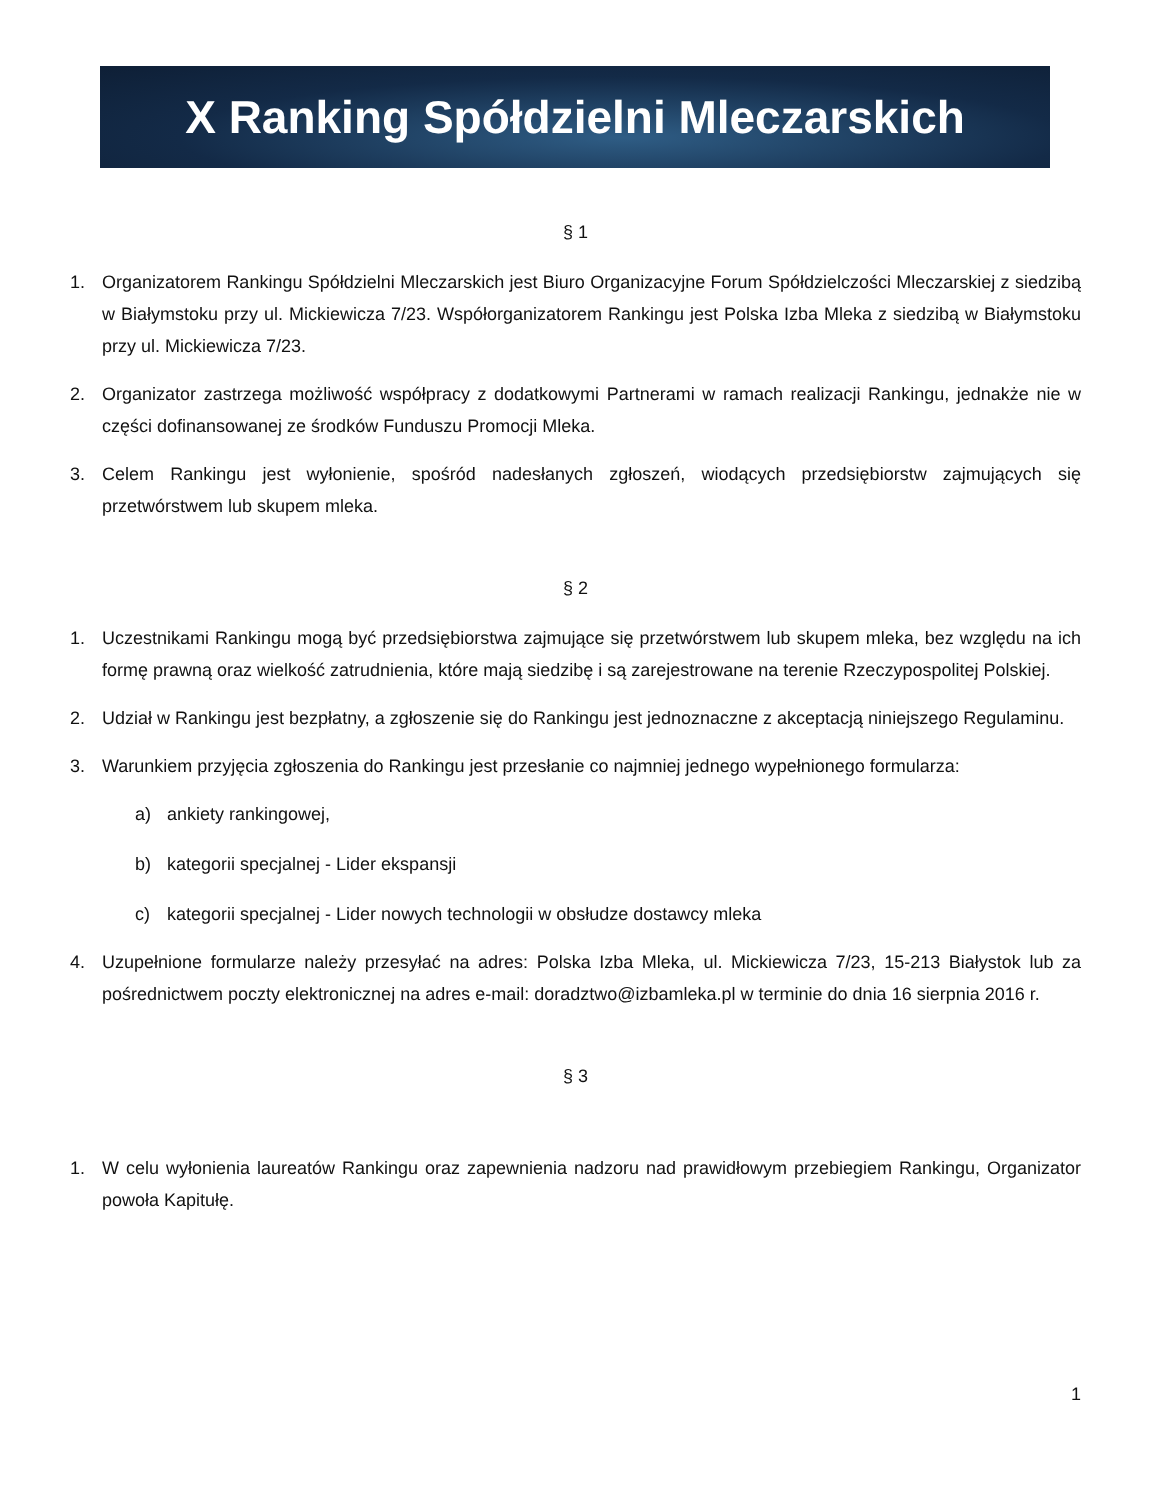X Ranking Spółdzielni Mleczarskich
§ 1
1. Organizatorem Rankingu Spółdzielni Mleczarskich jest Biuro Organizacyjne Forum Spółdzielczości Mleczarskiej z siedzibą w Białymstoku przy ul. Mickiewicza 7/23. Współorganizatorem Rankingu jest Polska Izba Mleka z siedzibą w Białymstoku przy ul. Mickiewicza 7/23.
2. Organizator zastrzega możliwość współpracy z dodatkowymi Partnerami w ramach realizacji Rankingu, jednakże nie w części dofinansowanej ze środków Funduszu Promocji Mleka.
3. Celem Rankingu jest wyłonienie, spośród nadesłanych zgłoszeń, wiodących przedsiębiorstw zajmujących się przetwórstwem lub skupem mleka.
§ 2
1. Uczestnikami Rankingu mogą być przedsiębiorstwa zajmujące się przetwórstwem lub skupem mleka, bez względu na ich formę prawną oraz wielkość zatrudnienia, które mają siedzibę i są zarejestrowane na terenie Rzeczypospolitej Polskiej.
2. Udział w Rankingu jest bezpłatny, a zgłoszenie się do Rankingu jest jednoznaczne z akceptacją niniejszego Regulaminu.
3. Warunkiem przyjęcia zgłoszenia do Rankingu jest przesłanie co najmniej jednego wypełnionego formularza:
a) ankiety rankingowej,
b) kategorii specjalnej - Lider ekspansji
c) kategorii specjalnej - Lider nowych technologii w obsłudze dostawcy mleka
4. Uzupełnione formularze należy przesyłać na adres: Polska Izba Mleka, ul. Mickiewicza 7/23, 15-213 Białystok lub za pośrednictwem poczty elektronicznej na adres e-mail: doradztwo@izbamleka.pl w terminie do dnia 16 sierpnia 2016 r.
§ 3
1. W celu wyłonienia laureatów Rankingu oraz zapewnienia nadzoru nad prawidłowym przebiegiem Rankingu, Organizator powoła Kapitułę.
1